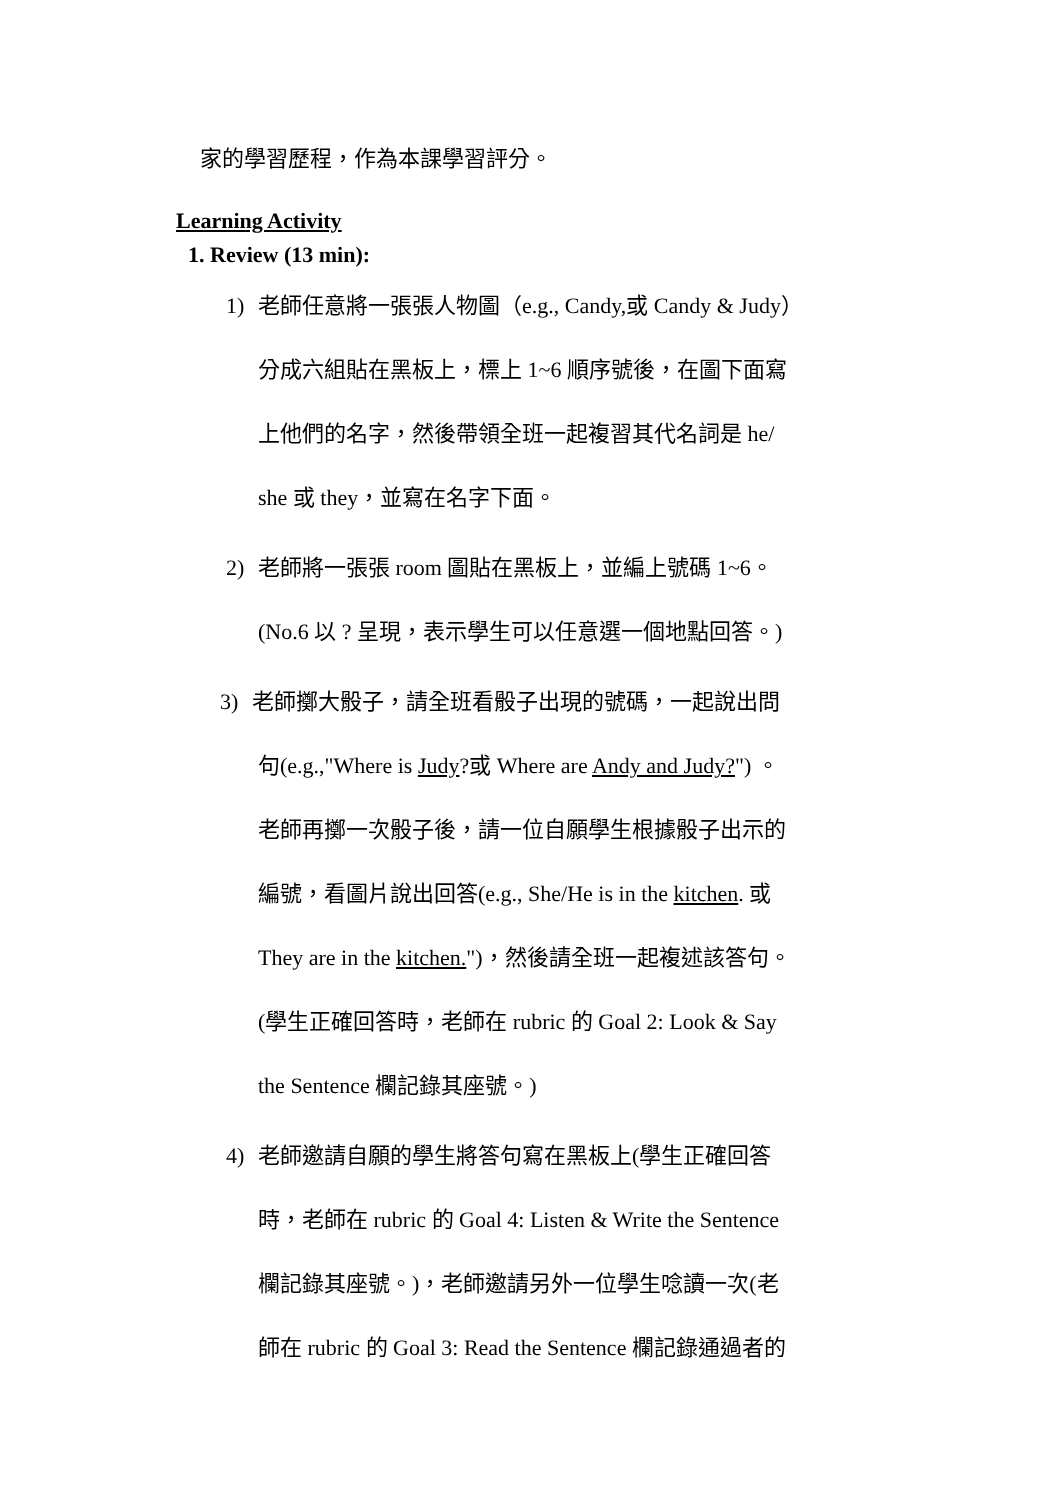家的學習歷程，作為本課學習評分。
Learning Activity
1. Review (13 min):
1) 老師任意將一張張人物圖（e.g., Candy,或 Candy & Judy）
分成六組貼在黑板上，標上 1~6 順序號後，在圖下面寫
上他們的名字，然後帶領全班一起複習其代名詞是 he/
she 或 they，並寫在名字下面。
2) 老師將一張張 room 圖貼在黑板上，並編上號碼 1~6。
(No.6 以 ? 呈現，表示學生可以任意選一個地點回答。)
3) 老師擲大骰子，請全班看骰子出現的號碼，一起說出問
句(e.g.,"Where is Judy?或 Where are Andy and Judy?") 。
老師再擲一次骰子後，請一位自願學生根據骰子出示的
編號，看圖片說出回答(e.g., She/He is in the kitchen. 或
They are in the kitchen.")，然後請全班一起複述該答句。
(學生正確回答時，老師在 rubric 的 Goal 2: Look & Say
the Sentence 欄記錄其座號。)
4) 老師邀請自願的學生將答句寫在黑板上(學生正確回答
時，老師在 rubric 的 Goal 4: Listen & Write the Sentence
欄記錄其座號。)，老師邀請另外一位學生唸讀一次(老
師在 rubric 的 Goal 3: Read the Sentence 欄記錄通過者的